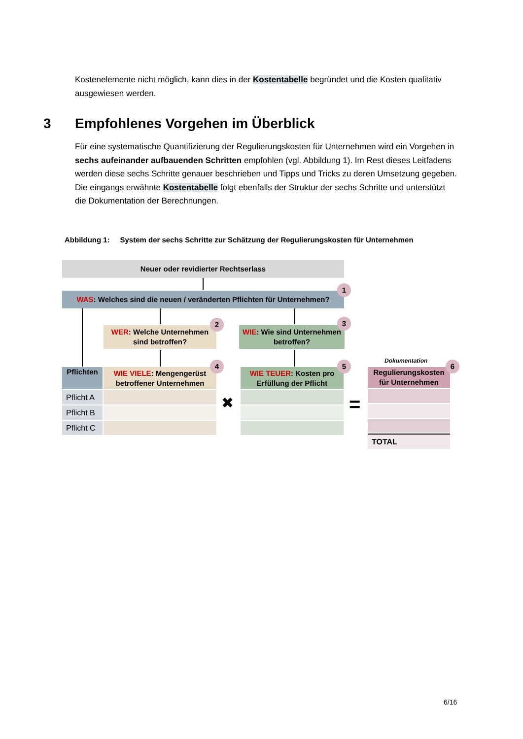Kostenelemente nicht möglich, kann dies in der Kostentabelle begründet und die Kosten qualitativ ausgewiesen werden.
3 Empfohlenes Vorgehen im Überblick
Für eine systematische Quantifizierung der Regulierungskosten für Unternehmen wird ein Vorgehen in sechs aufeinander aufbauenden Schritten empfohlen (vgl. Abbildung 1). Im Rest dieses Leitfadens werden diese sechs Schritte genauer beschrieben und Tipps und Tricks zu deren Umsetzung gegeben. Die eingangs erwähnte Kostentabelle folgt ebenfalls der Struktur der sechs Schritte und unterstützt die Dokumentation der Berechnungen.
Abbildung 1: System der sechs Schritte zur Schätzung der Regulierungskosten für Unternehmen
Neuer oder revidierter Rechtserlass
WAS: Welches sind die neuen / veränderten Pflichten für Unternehmen?
1
WER: Welche Unternehmen sind betroffen?
2
WIE: Wie sind Unternehmen betroffen?
3
Dokumentation
Pflichten
WIE VIELE: Mengengerüst betroffener Unternehmen
4
WIE TEUER: Kosten pro Erfüllung der Pflicht
5
Regulierungskosten für Unternehmen
6
Pflicht A
Pflicht B
Pflicht C
✖ =
TOTAL
6/16